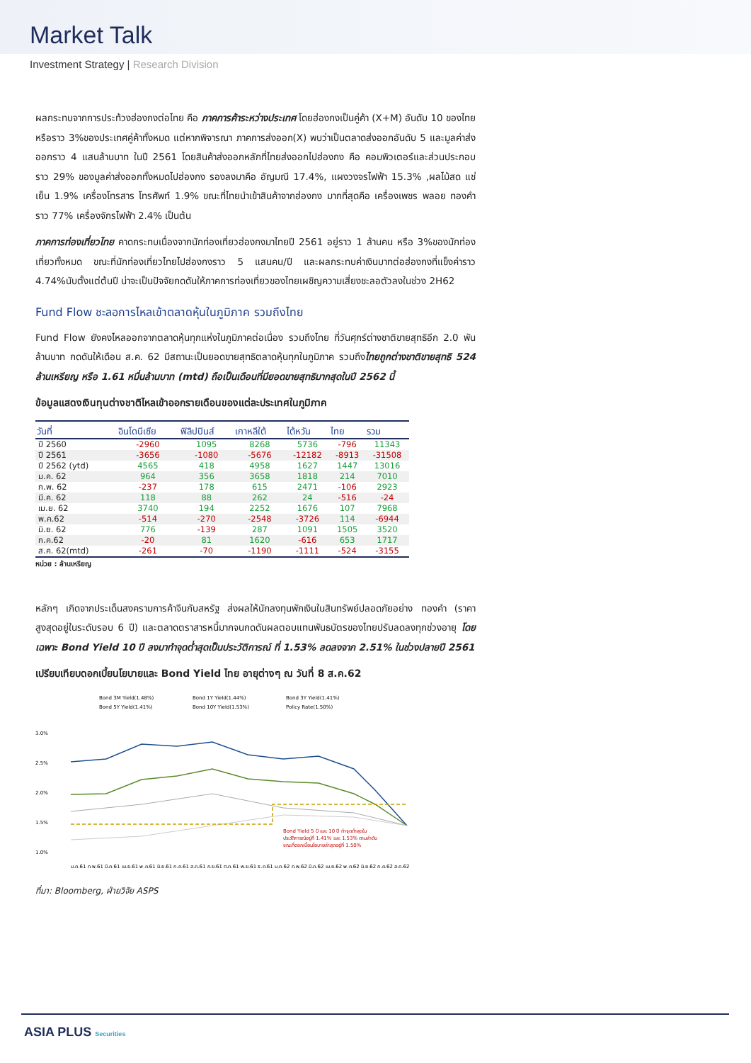Market Talk
Investment Strategy | Research Division
ผลกระทบจากการประท้วงฮ่องกงต่อไทย คือ ภาคการค้าระหว่างประเทศ โดยฮ่องกงเป็นคู่ค้า (X+M) อันดับ 10 ของไทยหรือราว 3%ของประเทศคู่ค้าทั้งหมด แต่หากพิจารณา ภาคการส่งออก(X) พบว่าเป็นตลาดส่งออกอันดับ 5 และมูลค่าส่งออกราว 4 แสนล้านบาท ในปี 2561 โดยสินค้าส่งออกหลักที่ไทยส่งออกไปฮ่องกง คือ คอมพิวเตอร์และส่วนประกอบ ราว 29% ของมูลค่าส่งออกทั้งหมดไปฮ่องกง รองลงมาคือ อัญมณี 17.4%, แผงวงจรไฟฟ้า 15.3% ,ผลไม้สด แช่เย็น 1.9% เครื่องโทรสาร โทรศัพท์ 1.9% ขณะที่ไทยนำเข้าสินค้าจากฮ่องกง มากที่สุดคือ เครื่องเพชร พลอย ทองคำราว 77% เครื่องจักรไฟฟ้า 2.4% เป็นต้น
ภาคการท่องเที่ยวไทย คาดกระทบเนื่องจากนักท่องเที่ยวฮ่องกงมาไทยปี 2561 อยู่ราว 1 ล้านคน หรือ 3%ของนักท่องเที่ยวทั้งหมด ขณะที่นักท่องเที่ยวไทยไปฮ่องกงราว 5 แสนคน/ปี และผลกระทบค่าเงินบาทต่อฮ่องกงที่แข็งค่าราว 4.74%นับตั้งแต่ต้นปี น่าจะเป็นปัจจัยกดดันให้ภาคการท่องเที่ยวของไทยเผชิญความเสี่ยงชะลอตัวลงในช่วง 2H62
Fund Flow ชะลอการไหลเข้าตลาดหุ้นในภูมิภาค รวมถึงไทย
Fund Flow ยังคงไหลออกจากตลาดหุ้นทุกแห่งในภูมิภาคต่อเนื่อง รวมถึงไทย ที่วันศุกร์ต่างชาติขายสุทธิอีก 2.0 พันล้านบาท กดดันให้เดือน ส.ค. 62 มีสถานะเป็นยอดขายสุทธิตลาดหุ้นทุกในภูมิภาค รวมถึงไทยถูกต่างชาติขายสุทธิ 524 ล้านเหรียญ หรือ 1.61 หมื่นล้านบาท (mtd) ถือเป็นเดือนที่มียอดขายสุทธิมากสุดในปี 2562 นี้
ข้อมูลแสดงเงินทุนต่างชาติไหลเข้าออกรายเดือนของแต่ละประเทศในภูมิภาค
| วันที่ | อินโดนีเซีย | ฟิลิปปินส์ | เกาหลีใต้ | ไต้หวัน | ไทย | รวม |
| --- | --- | --- | --- | --- | --- | --- |
| ปี 2560 | -2960 | 1095 | 8268 | 5736 | -796 | 11343 |
| ปี 2561 | -3656 | -1080 | -5676 | -12182 | -8913 | -31508 |
| ปี 2562 (ytd) | 4565 | 418 | 4958 | 1627 | 1447 | 13016 |
| ม.ค. 62 | 964 | 356 | 3658 | 1818 | 214 | 7010 |
| ก.พ. 62 | -237 | 178 | 615 | 2471 | -106 | 2923 |
| มี.ค. 62 | 118 | 88 | 262 | 24 | -516 | -24 |
| เม.ย. 62 | 3740 | 194 | 2252 | 1676 | 107 | 7968 |
| พ.ค.62 | -514 | -270 | -2548 | -3726 | 114 | -6944 |
| มิ.ย. 62 | 776 | -139 | 287 | 1091 | 1505 | 3520 |
| ก.ค.62 | -20 | 81 | 1620 | -616 | 653 | 1717 |
| ส.ค. 62(mtd) | -261 | -70 | -1190 | -1111 | -524 | -3155 |
หน่วย : ล้านเหรียญ
หลักๆ เกิดจากประเด็นสงครามการค้าจีนกับสหรัฐ ส่งผลให้นักลงทุนพักเงินในสินทรัพย์ปลอดภัยอย่าง ทองคำ (ราคาสูงสุดอยู่ในระดับรอบ 6 ปี) และตลาดตราสารหนี้มากจนกดดันผลตอบแทนพันธบัตรของไทยปรับลดลงทุกช่วงอายุ โดยเฉพาะ Bond Yield 10 ปี ลงมาทำจุดต่ำสุดเป็นประวัติการณ์ ที่ 1.53% ลดลงจาก 2.51% ในช่วงปลายปี 2561
เปรียบเทียบดอกเบี้ยนโยบายและ Bond Yield ไทย อายุต่างๆ ณ วันที่ 8 ส.ค.62
Bond 3M Yield(1.48%)
Bond 1Y Yield(1.44%)
Bond 3Y Yield(1.41%)
Bond 5Y Yield(1.41%)
Bond 10Y Yield(1.53%)
Policy Rate(1.50%)
3.0%
2.5%
2.0%
1.5%
1.0%
Bond Yield 5 ปี และ 10 ปี ทำจุดต่ำสุดใน
ประวัติการณ์อยู่ที่ 1.41% และ 1.53% ตามลำดับ
ขณะที่ดอกเบี้ยนโยบายล่าสุดอยู่ที่ 1.50%
ม.ค.61 ก.พ.61 มี.ค.61 เม.ย.61 พ.ค.61 มิ.ย.61 ก.ค.61 ส.ค.61 ก.ย.61 ต.ค.61 พ.ย.61 ธ.ค.61 ม.ค.62 ก.พ.62 มี.ค.62 เม.ย.62 พ.ค.62 มิ.ย.62 ก.ค.62 ส.ค.62
ที่มา: Bloomberg, ฝ่ายวิจัย ASPS
ASIA PLUS Securities